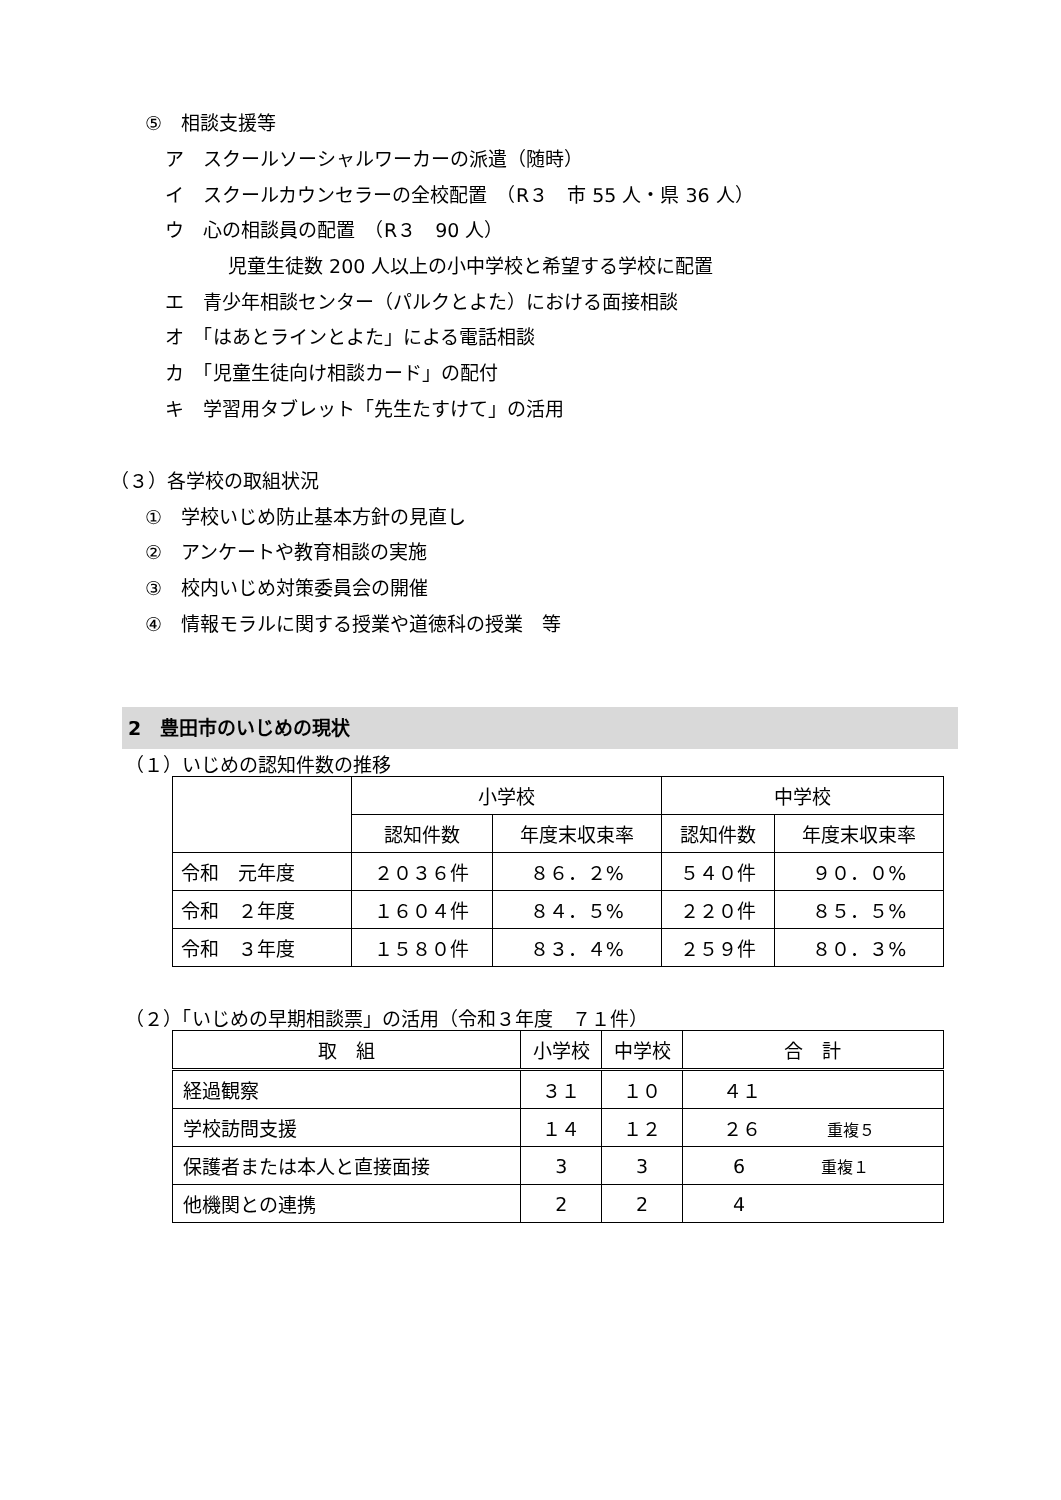⑤　相談支援等
ア　スクールソーシャルワーカーの派遣（随時）
イ　スクールカウンセラーの全校配置　（R３　市 55 人・県 36 人）
ウ　心の相談員の配置　（R３　90 人）
児童生徒数 200 人以上の小中学校と希望する学校に配置
エ　青少年相談センター（パルクとよた）における面接相談
オ　「はあとラインとよた」による電話相談
カ　「児童生徒向け相談カード」の配付
キ　学習用タブレット「先生たすけて」の活用
（３）各学校の取組状況
①　学校いじめ防止基本方針の見直し
②　アンケートや教育相談の実施
③　校内いじめ対策委員会の開催
④　情報モラルに関する授業や道徳科の授業　等
2　豊田市のいじめの現状
（１）いじめの認知件数の推移
| | 小学校 | | 中学校 | |
| --- | --- | --- | --- | --- |
| | 認知件数 | 年度末収束率 | 認知件数 | 年度末収束率 |
| 令和 元年度 | ２０３６件 | ８６．２% | ５４０件 | ９０．０% |
| 令和 ２年度 | １６０４件 | ８４．５% | ２２０件 | ８５．５% |
| 令和 ３年度 | １５８０件 | ８３．４% | ２５９件 | ８０．３% |
（２）「いじめの早期相談票」の活用（令和３年度　７１件）
| 取 組 | 小学校 | 中学校 | 合 計 |
| 経過観察 | ３１ | １０ | ４１ |
| 学校訪問支援 | １４ | １２ | ２６ 重複５ |
| 保護者または本人と直接面接 | 3 | 3 | 6 重複１ |
| 他機関との連携 | 2 | 2 | 4 |